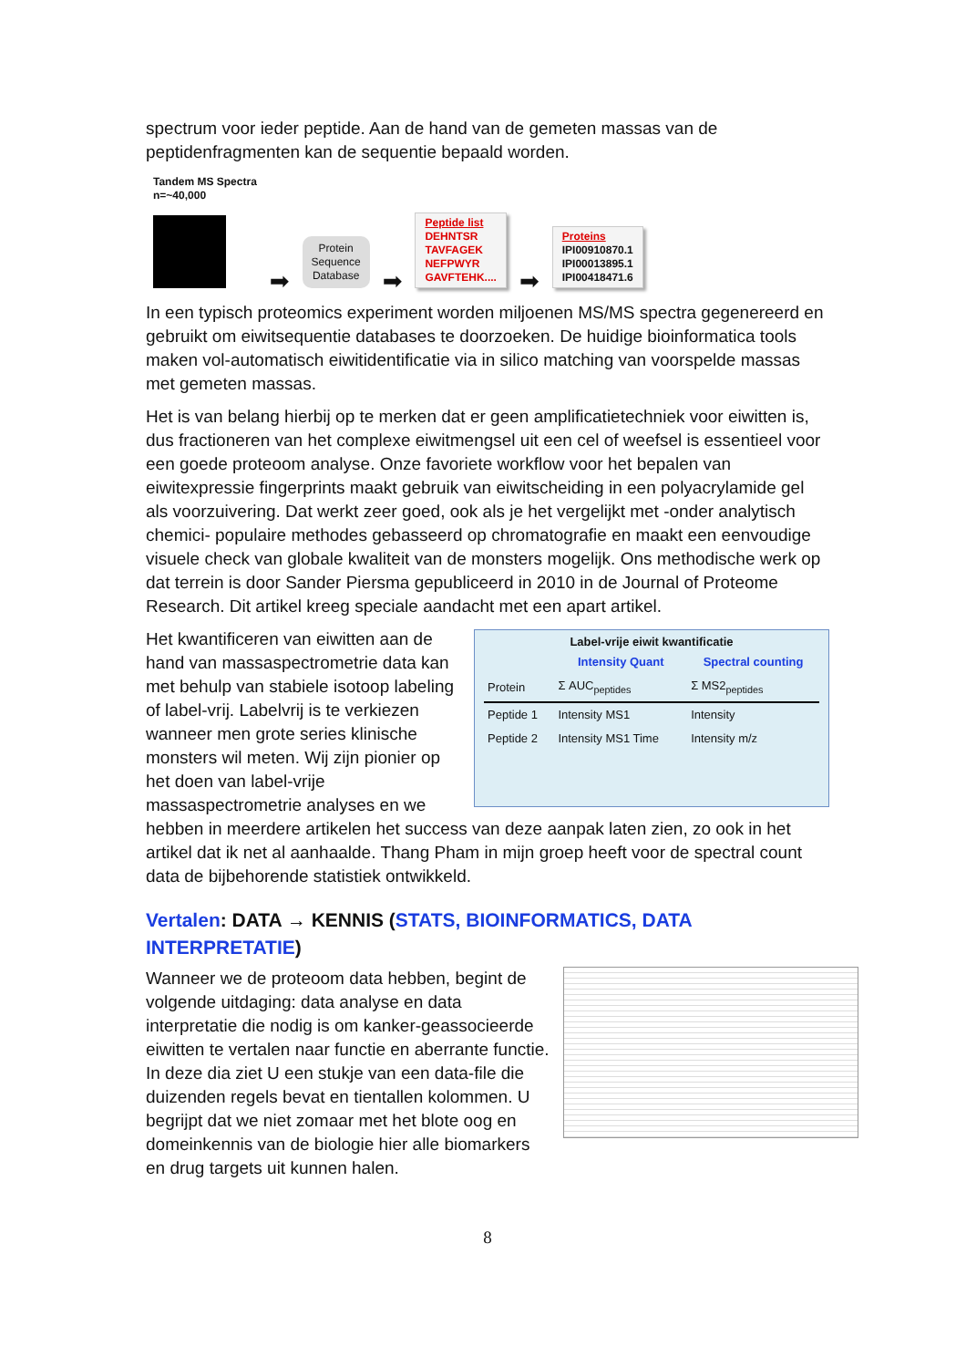spectrum voor ieder peptide. Aan de hand van de gemeten massas van de peptidenfragmenten kan de sequentie bepaald worden.
Tandem MS Spectra
n=~40,000
➡
Protein
Sequence
Database
➡
Peptide list
DEHNTSR
TAVFAGEK
NEFPWYR
GAVFTEHK....
➡
Proteins
IPI00910870.1
IPI00013895.1
IPI00418471.6
In een typisch proteomics experiment worden miljoenen MS/MS spectra gegenereerd en gebruikt om eiwitsequentie databases te doorzoeken. De huidige bioinformatica tools maken vol-automatisch eiwitidentificatie via in silico matching van voorspelde massas met gemeten massas.
Het is van belang hierbij op te merken dat er geen amplificatietechniek voor eiwitten is, dus fractioneren van het complexe eiwitmengsel uit een cel of weefsel is essentieel voor een goede proteoom analyse. Onze favoriete workflow voor het bepalen van eiwitexpressie fingerprints maakt gebruik van eiwitscheiding in een polyacrylamide gel als voorzuivering. Dat werkt zeer goed, ook als je het vergelijkt met -onder analytisch chemici- populaire methodes gebasseerd op chromatografie en maakt een eenvoudige visuele check van globale kwaliteit van de monsters mogelijk. Ons methodische werk op dat terrein is door Sander Piersma gepubliceerd in 2010 in de Journal of Proteome Research. Dit artikel kreeg speciale aandacht met een apart artikel.
Label-vrije eiwit kwantificatie
| | Intensity Quant | Spectral counting |
| --- | --- | --- |
| Protein | Σ AUC<sub>peptides</sub> | Σ MS2<sub>peptides</sub> |
| Peptide 1 | Intensity MS1 | Intensity |
| Peptide 2 | Intensity MS1 Time | Intensity m/z |
Het kwantificeren van eiwitten aan de hand van massaspectrometrie data kan met behulp van stabiele isotoop labeling of label-vrij. Labelvrij is te verkiezen wanneer men grote series klinische monsters wil meten. Wij zijn pionier op het doen van label-vrije massaspectrometrie analyses en we hebben in meerdere artikelen het success van deze aanpak laten zien, zo ook in het artikel dat ik net al aanhaalde. Thang Pham in mijn groep heeft voor de spectral count data de bijbehorende statistiek ontwikkeld.
Vertalen: DATA → KENNIS (STATS, BIOINFORMATICS, DATA INTERPRETATIE)
Wanneer we de proteoom data hebben, begint de volgende uitdaging: data analyse en data interpretatie die nodig is om kanker-geassocieerde eiwitten te vertalen naar functie en aberrante functie. In deze dia ziet U een stukje van een data-file die duizenden regels bevat en tientallen kolommen. U begrijpt dat we niet zomaar met het blote oog en domeinkennis van de biologie hier alle biomarkers en drug targets uit kunnen halen.
8